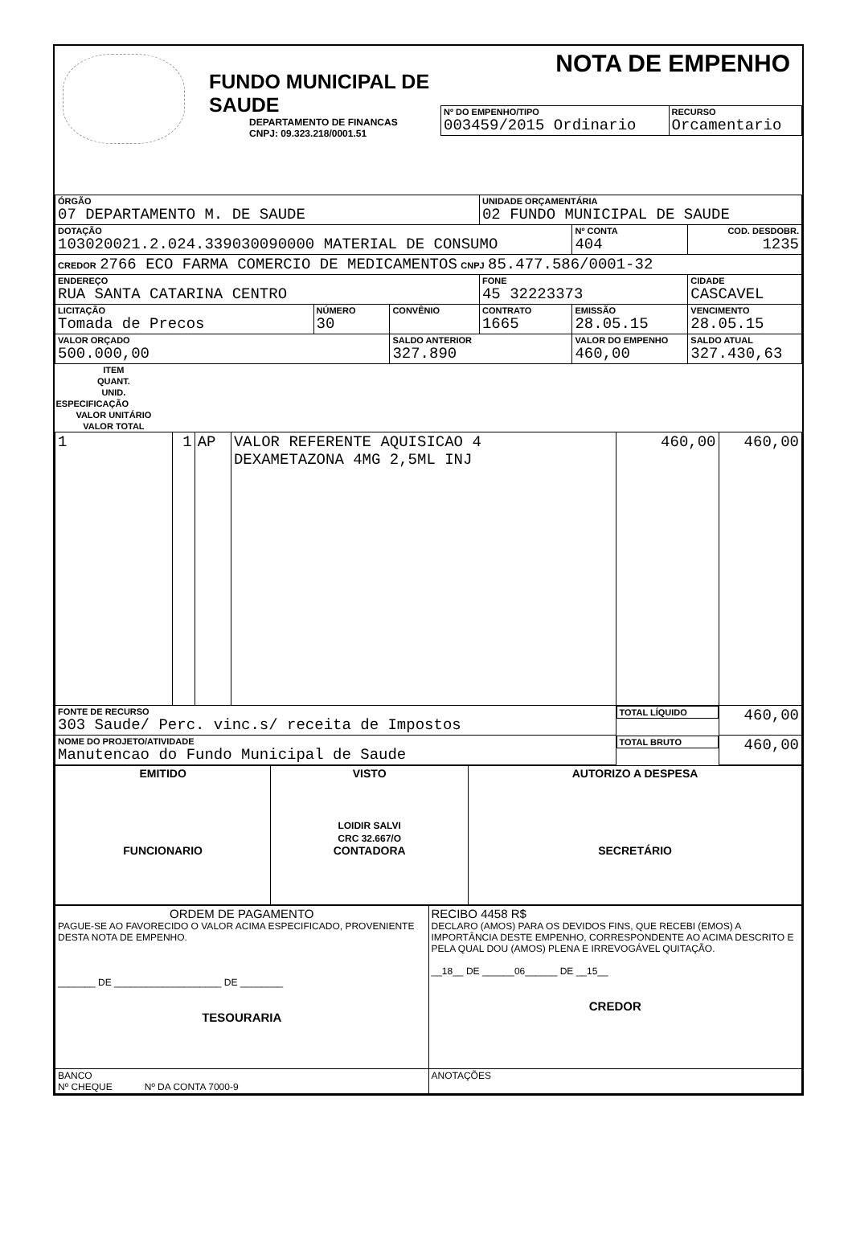FUNDO MUNICIPAL DE SAUDE
DEPARTAMENTO DE FINANCAS
CNPJ: 09.323.218/0001.51
NOTA DE EMPENHO
| Nº DO EMPENHO/TIPO 003459/2015 Ordinario | RECURSO Orcamentario |
| ÓRGÃO 07 DEPARTAMENTO M. DE SAUDE | | | UNIDADE ORÇAMENTÁRIA 02 FUNDO MUNICIPAL DE SAUDE | | |
| DOTAÇÃO 103020021.2.024.339030090000 MATERIAL DE CONSUMO | | | | Nº CONTA 404 | COD. DESDOBR. 1235 |
| CREDOR 2766 ECO FARMA COMERCIO DE MEDICAMENTOS CNPJ 85.477.586/0001-32 | | | | | |
| ENDEREÇO RUA SANTA CATARINA CENTRO | | | FONE 45 32223373 | | CIDADE CASCAVEL |
| LICITAÇÃO Tomada de Precos | NÚMERO 30 | CONVÊNIO | CONTRATO 1665 | EMISSÃO 28.05.15 | VENCIMENTO 28.05.15 |
| VALOR ORÇADO 500.000,00 | | SALDO ANTERIOR 327.890 | | VALOR DO EMPENHO 460,00 | SALDO ATUAL 327.430,63 |
| ITEM | QUANT. | UNID. | ESPECIFICAÇÃO | VALOR UNITÁRIO | VALOR TOTAL |
| --- | --- | --- | --- | --- | --- |
| 1 | 1 | AP | VALOR REFERENTE AQUISICAO 4 DEXAMETAZONA 4MG 2,5ML INJ | 460,00 | 460,00 |
| FONTE DE RECURSO 303 Saude/ Perc. vinc.s/ receita de Impostos | | | | TOTAL LÍQUIDO | 460,00 |
| NOME DO PROJETO/ATIVIDADE Manutencao do Fundo Municipal de Saude | | | | TOTAL BRUTO | 460,00 |
| EMITIDO FUNCIONARIO | VISTO LOIDIR SALVI CRC 32.667/O CONTADORA | AUTORIZO A DESPESA SECRETÁRIO |
| ORDEM DE PAGAMENTO PAGUE-SE AO FAVORECIDO O VALOR ACIMA ESPECIFICADO, PROVENIENTE DESTA NOTA DE EMPENHO. _______ DE ____________________ DE ________ TESOURARIA | RECIBO 4458 R$ DECLARO (AMOS) PARA OS DEVIDOS FINS, QUE RECEBI (EMOS) A IMPORTÂNCIA DESTE EMPENHO, CORRESPONDENTE AO ACIMA DESCRITO E PELA QUAL DOU (AMOS) PLENA E IRREVOGÁVEL QUITAÇÃO. __18__ DE ______06______ DE __15__ CREDOR |
| BANCO Nº CHEQUE Nº DA CONTA 7000-9 | ANOTAÇÕES |